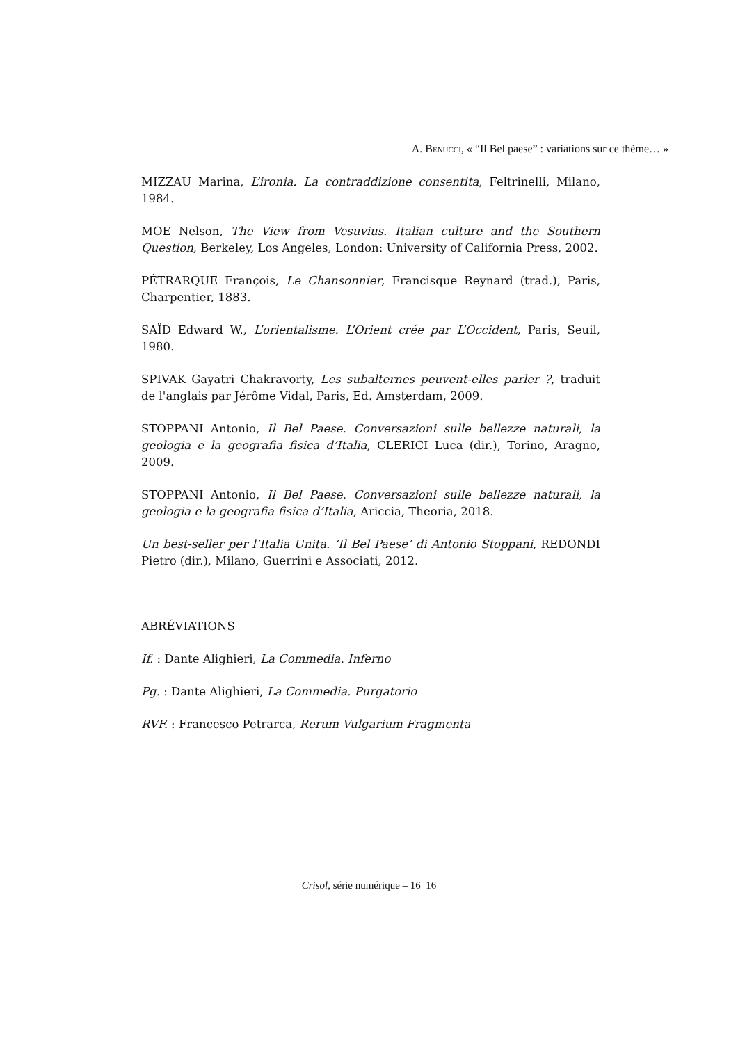A. BENUCCI, « “Il Bel paese” : variations sur ce thème… »
MIZZAU Marina, L’ironia. La contraddizione consentita, Feltrinelli, Milano, 1984.
MOE Nelson, The View from Vesuvius. Italian culture and the Southern Question, Berkeley, Los Angeles, London: University of California Press, 2002.
PÉTRARQUE François, Le Chansonnier, Francisque Reynard (trad.), Paris, Charpentier, 1883.
SAÏD Edward W., L’orientalisme. L’Orient crée par L’Occident, Paris, Seuil, 1980.
SPIVAK Gayatri Chakravorty, Les subalternes peuvent-elles parler ?, traduit de l'anglais par Jérôme Vidal, Paris, Ed. Amsterdam, 2009.
STOPPANI Antonio, Il Bel Paese. Conversazioni sulle bellezze naturali, la geologia e la geografia fisica d’Italia, CLERICI Luca (dir.), Torino, Aragno, 2009.
STOPPANI Antonio, Il Bel Paese. Conversazioni sulle bellezze naturali, la geologia e la geografia fisica d’Italia, Ariccia, Theoria, 2018.
Un best-seller per l’Italia Unita. ‘Il Bel Paese’ di Antonio Stoppani, REDONDI Pietro (dir.), Milano, Guerrini e Associati, 2012.
ABRÉVIATIONS
If. : Dante Alighieri, La Commedia. Inferno
Pg. : Dante Alighieri, La Commedia. Purgatorio
RVF. : Francesco Petrarca, Rerum Vulgarium Fragmenta
Crisol, série numérique – 16 16